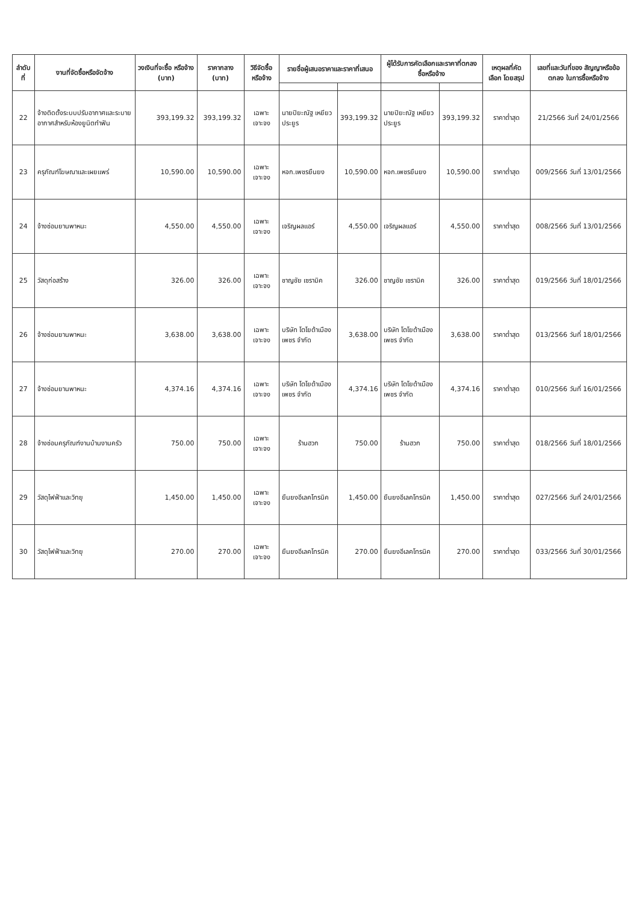| ลำดับที่ | งานที่จัดซื้อหรือจัดจ้าง | วงเงินที่จะซื้อ หรือจ้าง (บาท) | ราคากลาง (บาท) | วิธีจัดซื้อหรือจ้าง | รายชื่อผู้เสนอราคาและราคาที่เสนอ | | ผู้ได้รับการคัดเลือกและราคาที่ตกลงซื้อหรือจ้าง | | เหตุผลที่คัดเลือก โดยสรุป | เลขที่และวันที่ของ สัญญาหรือข้อตกลง ในการซื้อหรือจ้าง |
| --- | --- | --- | --- | --- | --- | --- | --- | --- | --- | --- |
| 22 | จ้างติดตั้งระบบปรับอากาศและระบาย อากาศสำหรับห้องยูนิตทำฟัน | 393,199.32 | 393,199.32 | เฉพาะเจาะจง | นายปิยะณัฐ เหยียวประยูร | 393,199.32 | นายปิยะณัฐ เหยียวประยูร | 393,199.32 | ราคาต่ำสุด | 21/2566 วันที่ 24/01/2566 |
| 23 | ครุภัณฑ์โฆษณาและเผยแพร่ | 10,590.00 | 10,590.00 | เฉพาะเจาะจง | หจก.เพชรยืนยง | 10,590.00 | หจก.เพชรยืนยง | 10,590.00 | ราคาต่ำสุด | 009/2566 วันที่ 13/01/2566 |
| 24 | จ้างซ่อมยานพาหนะ | 4,550.00 | 4,550.00 | เฉพาะเจาะจง | เจริญผลแอร์ | 4,550.00 | เจริญผลแอร์ | 4,550.00 | ราคาต่ำสุด | 008/2566 วันที่ 13/01/2566 |
| 25 | วัสดุก่อสร้าง | 326.00 | 326.00 | เฉพาะเจาะจง | ชาญชัย เซรามิค | 326.00 | ชาญชัย เซรามิค | 326.00 | ราคาต่ำสุด | 019/2566 วันที่ 18/01/2566 |
| 26 | จ้างซ่อมยานพาหนะ | 3,638.00 | 3,638.00 | เฉพาะเจาะจง | บริษัท โตโยต้าเมืองเพชร จำกัด | 3,638.00 | บริษัท โตโยต้าเมืองเพชร จำกัด | 3,638.00 | ราคาต่ำสุด | 013/2566 วันที่ 18/01/2566 |
| 27 | จ้างซ่อมยานพาหนะ | 4,374.16 | 4,374.16 | เฉพาะเจาะจง | บริษัท โตโยต้าเมืองเพชร จำกัด | 4,374.16 | บริษัท โตโยต้าเมืองเพชร จำกัด | 4,374.16 | ราคาต่ำสุด | 010/2566 วันที่ 16/01/2566 |
| 28 | จ้างซ่อมครุภัณฑ์งานบ้านงานครัว | 750.00 | 750.00 | เฉพาะเจาะจง | ร้านฮวก | 750.00 | ร้านฮวก | 750.00 | ราคาต่ำสุด | 018/2566 วันที่ 18/01/2566 |
| 29 | วัสดุไฟฟ้าและวิทยุ | 1,450.00 | 1,450.00 | เฉพาะเจาะจง | ยืนยงอีเลคโทรนิค | 1,450.00 | ยืนยงอีเลคโทรนิค | 1,450.00 | ราคาต่ำสุด | 027/2566 วันที่ 24/01/2566 |
| 30 | วัสดุไฟฟ้าและวิทยุ | 270.00 | 270.00 | เฉพาะเจาะจง | ยืนยงอีเลคโทรนิค | 270.00 | ยืนยงอีเลคโทรนิค | 270.00 | ราคาต่ำสุด | 033/2566 วันที่ 30/01/2566 |